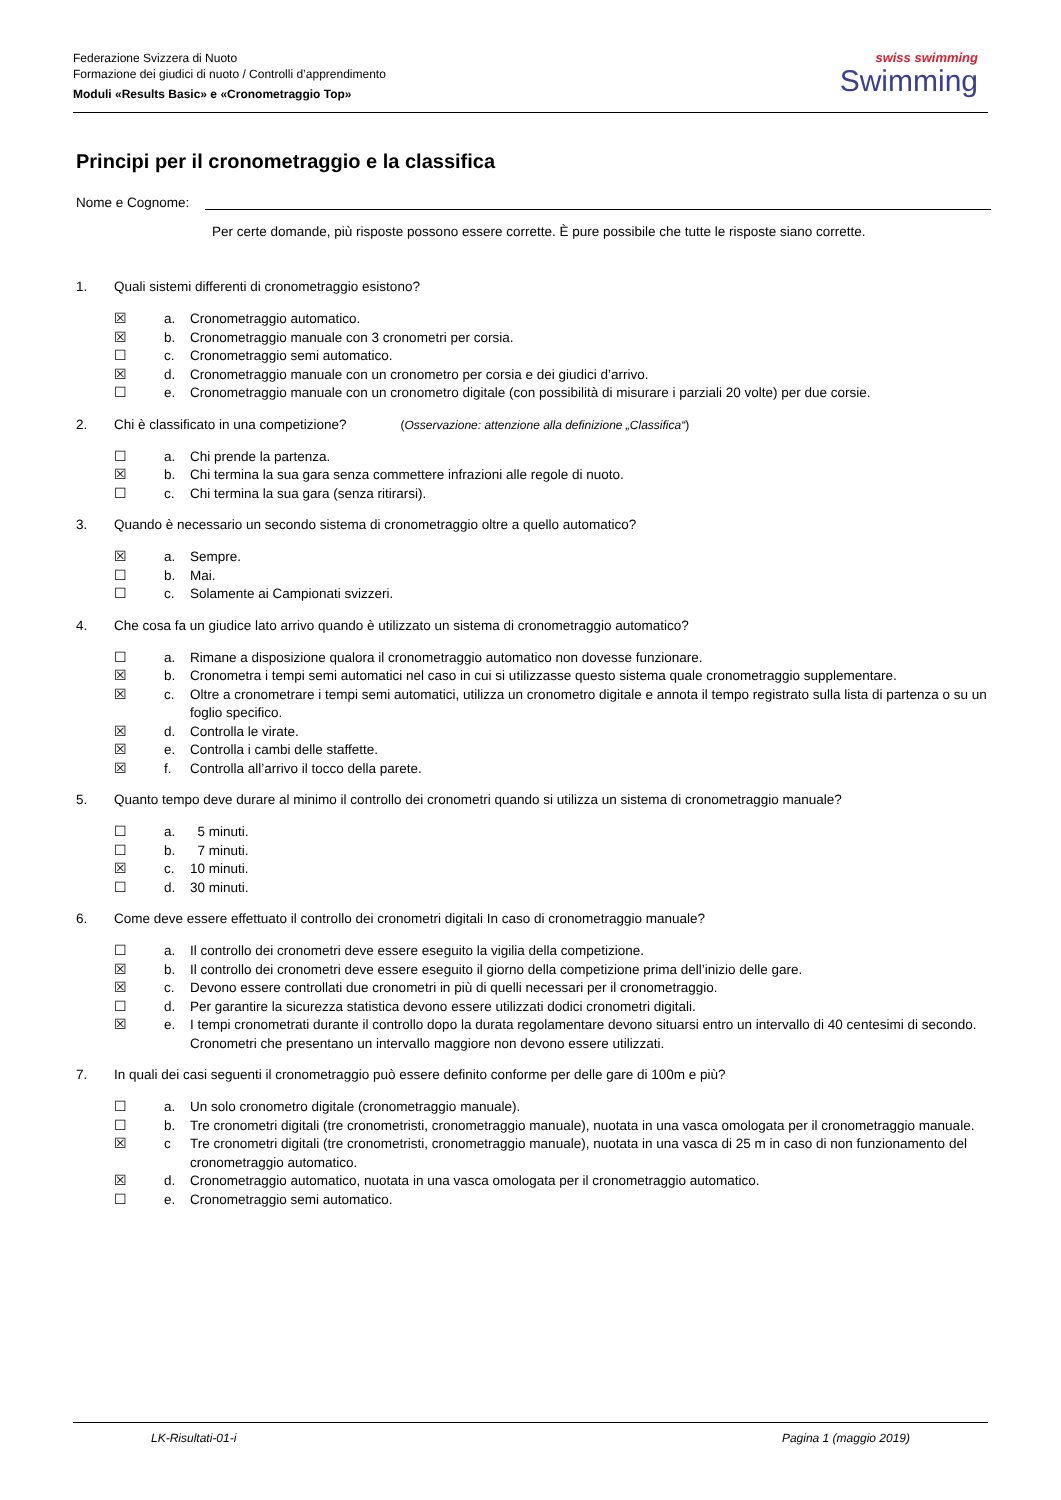Federazione Svizzera di Nuoto
Formazione dei giudici di nuoto / Controlli d’apprendimento
Moduli «Results Basic» e «Cronometraggio Top»
swiss swimming
Swimming
Principi per il cronometraggio e la classifica
Nome e Cognome:
Per certe domande, più risposte possono essere corrette. È pure possibile che tutte le risposte siano corrette.
1. Quali sistemi differenti di cronometraggio esistono?
☒ a. Cronometraggio automatico.
☒ b. Cronometraggio manuale con 3 cronometri per corsia.
☐ c. Cronometraggio semi automatico.
☒ d. Cronometraggio manuale con un cronometro per corsia e dei giudici d’arrivo.
☐ e. Cronometraggio manuale con un cronometro digitale (con possibilità di misurare i parziali 20 volte) per due corsie.
2. Chi è classificato in una competizione? (Osservazione: attenzione alla definizione „Classifica“)
☐ a. Chi prende la partenza.
☒ b. Chi termina la sua gara senza commettere infrazioni alle regole di nuoto.
☐ c. Chi termina la sua gara (senza ritirarsi).
3. Quando è necessario un secondo sistema di cronometraggio oltre a quello automatico?
☒ a. Sempre.
☐ b. Mai.
☐ c. Solamente ai Campionati svizzeri.
4. Che cosa fa un giudice lato arrivo quando è utilizzato un sistema di cronometraggio automatico?
☐ a. Rimane a disposizione qualora il cronometraggio automatico non dovesse funzionare.
☒ b. Cronometra i tempi semi automatici nel caso in cui si utilizzasse questo sistema quale cronometraggio supplementare.
☒ c. Oltre a cronometrare i tempi semi automatici, utilizza un cronometro digitale e annota il tempo registrato sulla lista di partenza o su un foglio specifico.
☒ d. Controlla le virate.
☒ e. Controlla i cambi delle staffette.
☒ f. Controlla all’arrivo il tocco della parete.
5. Quanto tempo deve durare al minimo il controllo dei cronometri quando si utilizza un sistema di cronometraggio manuale?
☐ a. 5 minuti.
☐ b. 7 minuti.
☒ c. 10 minuti.
☐ d. 30 minuti.
6. Come deve essere effettuato il controllo dei cronometri digitali In caso di cronometraggio manuale?
☐ a. Il controllo dei cronometri deve essere eseguito la vigilia della competizione.
☒ b. Il controllo dei cronometri deve essere eseguito il giorno della competizione prima dell’inizio delle gare.
☒ c. Devono essere controllati due cronometri in più di quelli necessari per il cronometraggio.
☐ d. Per garantire la sicurezza statistica devono essere utilizzati dodici cronometri digitali.
☒ e. I tempi cronometrati durante il controllo dopo la durata regolamentare devono situarsi entro un intervallo di 40 centesimi di secondo. Cronometri che presentano un intervallo maggiore non devono essere utilizzati.
7. In quali dei casi seguenti il cronometraggio può essere definito conforme per delle gare di 100m e più?
☐ a. Un solo cronometro digitale (cronometraggio manuale).
☐ b. Tre cronometri digitali (tre cronometristi, cronometraggio manuale), nuotata in una vasca omologata per il cronometraggio manuale.
☒ c Tre cronometri digitali (tre cronometristi, cronometraggio manuale), nuotata in una vasca di 25 m in caso di non funzionamento del cronometraggio automatico.
☒ d. Cronometraggio automatico, nuotata in una vasca omologata per il cronometraggio automatico.
☐ e. Cronometraggio semi automatico.
LK-Risultati-01-i Pagina 1 (maggio 2019)